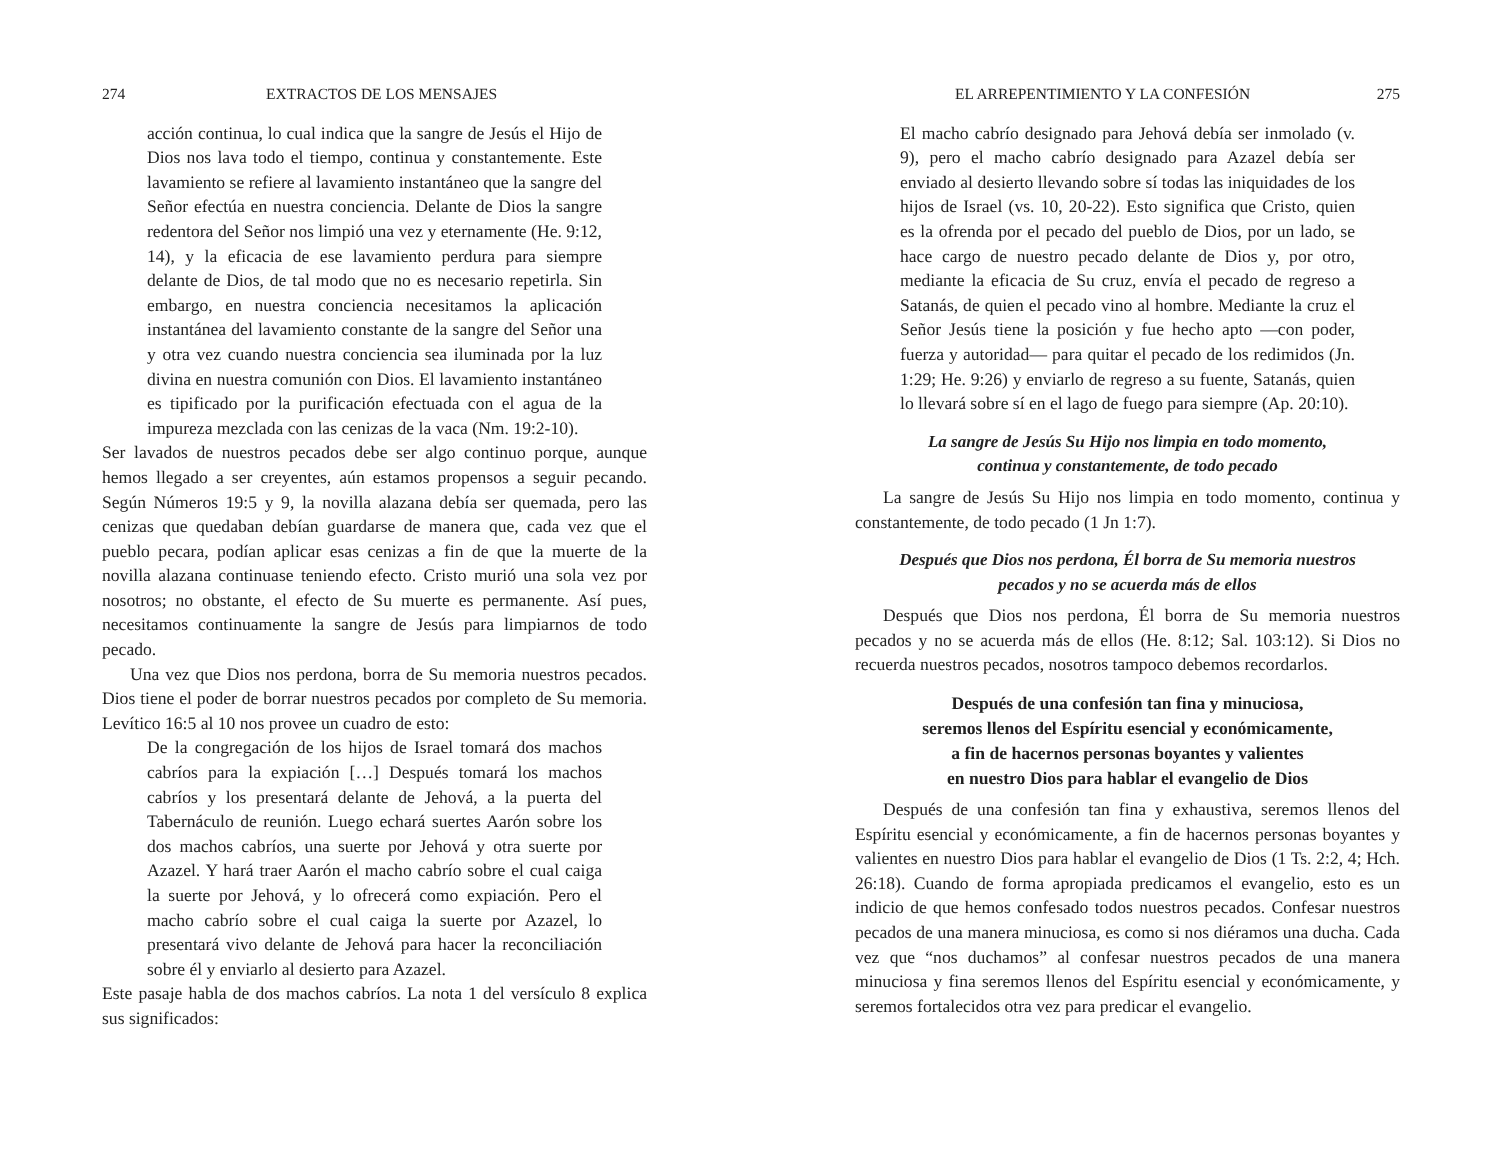274 EXTRACTOS DE LOS MENSAJES
acción continua, lo cual indica que la sangre de Jesús el Hijo de Dios nos lava todo el tiempo, continua y constantemente. Este lavamiento se refiere al lavamiento instantáneo que la sangre del Señor efectúa en nuestra conciencia. Delante de Dios la sangre redentora del Señor nos limpió una vez y eternamente (He. 9:12, 14), y la eficacia de ese lavamiento perdura para siempre delante de Dios, de tal modo que no es necesario repetirla. Sin embargo, en nuestra conciencia necesitamos la aplicación instantánea del lavamiento constante de la sangre del Señor una y otra vez cuando nuestra conciencia sea iluminada por la luz divina en nuestra comunión con Dios. El lavamiento instantáneo es tipificado por la purificación efectuada con el agua de la impureza mezclada con las cenizas de la vaca (Nm. 19:2-10).
Ser lavados de nuestros pecados debe ser algo continuo porque, aunque hemos llegado a ser creyentes, aún estamos propensos a seguir pecando. Según Números 19:5 y 9, la novilla alazana debía ser quemada, pero las cenizas que quedaban debían guardarse de manera que, cada vez que el pueblo pecara, podían aplicar esas cenizas a fin de que la muerte de la novilla alazana continuase teniendo efecto. Cristo murió una sola vez por nosotros; no obstante, el efecto de Su muerte es permanente. Así pues, necesitamos continuamente la sangre de Jesús para limpiarnos de todo pecado.
Una vez que Dios nos perdona, borra de Su memoria nuestros pecados. Dios tiene el poder de borrar nuestros pecados por completo de Su memoria. Levítico 16:5 al 10 nos provee un cuadro de esto:
De la congregación de los hijos de Israel tomará dos machos cabríos para la expiación […] Después tomará los machos cabríos y los presentará delante de Jehová, a la puerta del Tabernáculo de reunión. Luego echará suertes Aarón sobre los dos machos cabríos, una suerte por Jehová y otra suerte por Azazel. Y hará traer Aarón el macho cabrío sobre el cual caiga la suerte por Jehová, y lo ofrecerá como expiación. Pero el macho cabrío sobre el cual caiga la suerte por Azazel, lo presentará vivo delante de Jehová para hacer la reconciliación sobre él y enviarlo al desierto para Azazel.
Este pasaje habla de dos machos cabríos. La nota 1 del versículo 8 explica sus significados:
EL ARREPENTIMIENTO Y LA CONFESIÓN 275
El macho cabrío designado para Jehová debía ser inmolado (v. 9), pero el macho cabrío designado para Azazel debía ser enviado al desierto llevando sobre sí todas las iniquidades de los hijos de Israel (vs. 10, 20-22). Esto significa que Cristo, quien es la ofrenda por el pecado del pueblo de Dios, por un lado, se hace cargo de nuestro pecado delante de Dios y, por otro, mediante la eficacia de Su cruz, envía el pecado de regreso a Satanás, de quien el pecado vino al hombre. Mediante la cruz el Señor Jesús tiene la posición y fue hecho apto —con poder, fuerza y autoridad— para quitar el pecado de los redimidos (Jn. 1:29; He. 9:26) y enviarlo de regreso a su fuente, Satanás, quien lo llevará sobre sí en el lago de fuego para siempre (Ap. 20:10).
La sangre de Jesús Su Hijo nos limpia en todo momento,
continua y constantemente, de todo pecado
La sangre de Jesús Su Hijo nos limpia en todo momento, continua y constantemente, de todo pecado (1 Jn 1:7).
Después que Dios nos perdona, Él borra de Su memoria nuestros
pecados y no se acuerda más de ellos
Después que Dios nos perdona, Él borra de Su memoria nuestros pecados y no se acuerda más de ellos (He. 8:12; Sal. 103:12). Si Dios no recuerda nuestros pecados, nosotros tampoco debemos recordarlos.
Después de una confesión tan fina y minuciosa,
seremos llenos del Espíritu esencial y económicamente,
a fin de hacernos personas boyantes y valientes
en nuestro Dios para hablar el evangelio de Dios
Después de una confesión tan fina y exhaustiva, seremos llenos del Espíritu esencial y económicamente, a fin de hacernos personas boyantes y valientes en nuestro Dios para hablar el evangelio de Dios (1 Ts. 2:2, 4; Hch. 26:18). Cuando de forma apropiada predicamos el evangelio, esto es un indicio de que hemos confesado todos nuestros pecados. Confesar nuestros pecados de una manera minuciosa, es como si nos diéramos una ducha. Cada vez que “nos duchamos” al confesar nuestros pecados de una manera minuciosa y fina seremos llenos del Espíritu esencial y económicamente, y seremos fortalecidos otra vez para predicar el evangelio.